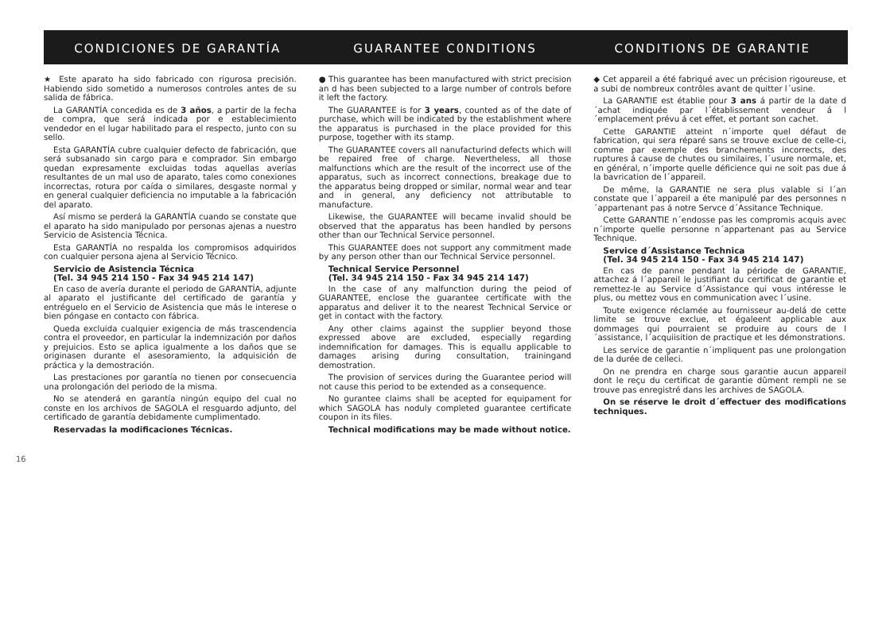CONDICIONES DE GARANTÍA GUARANTEE C0NDITIONS CONDITIONS DE GARANTIE
★ Este aparato ha sido fabricado con rigurosa precisión. Habiendo sido sometido a numerosos controles antes de su salida de fábrica.
La GARANTÍA concedida es de 3 años, a partir de la fecha de compra, que será indicada por e establecimiento vendedor en el lugar habilitado para el respecto, junto con su sello.
Esta GARANTÍA cubre cualquier defecto de fabricación, que será subsanado sin cargo para e comprador. Sin embargo quedan expresamente excluidas todas aquellas averías resultantes de un mal uso de aparato, tales como conexiones incorrectas, rotura por caída o similares, desgaste normal y en general cualquier deficiencia no imputable a la fabricación del aparato.
Así mismo se perderá la GARANTÍA cuando se constate que el aparato ha sido manipulado por personas ajenas a nuestro Servicio de Asistencia Técnica.
Esta GARANTÍA no respalda los compromisos adquiridos con cualquier persona ajena al Servicio Técnico.
Servicio de Asistencia Técnica
(Tel. 34 945 214 150 - Fax 34 945 214 147)
En caso de avería durante el periodo de GARANTÍA, adjunte al aparato el justificante del certificado de garantía y entréguelo en el Servicio de Asistencia que más le interese o bien póngase en contacto con fábrica.
Queda excluida cualquier exigencia de más trascendencia contra el proveedor, en particular la indemnización por daños y prejuicios. Esto se aplica igualmente a los daños que se originasen durante el asesoramiento, la adquisición de práctica y la demostración.
Las prestaciones por garantía no tienen por consecuencia una prolongación del periodo de la misma.
No se atenderá en garantía ningún equipo del cual no conste en los archivos de SAGOLA el resguardo adjunto, del certificado de garantía debidamente cumplimentado.
Reservadas la modificaciones Técnicas.
● This guarantee has been manufactured with strict precision an d has been subjected to a large number of controls before it left the factory.
The GUARANTEE is for 3 years, counted as of the date of purchase, which will be indicated by the establishment where the apparatus is purchased in the place provided for this purpose, together with its stamp.
The GUARANTEE covers all nanufacturind defects which will be repaired free of charge. Nevertheless, all those malfunctions which are the result of the incorrect use of the apparatus, such as incorrect connections, breakage due to the apparatus being dropped or similar, normal wear and tear and in general, any deficiency not attributable to manufacture.
Likewise, the GUARANTEE will became invalid should be observed that the apparatus has been handled by persons other than our Technical Service personnel.
This GUARANTEE does not support any commitment made by any person other than our Technical Service personnel.
Technical Service Personnel
(Tel. 34 945 214 150 - Fax 34 945 214 147)
In the case of any malfunction during the peiod of GUARANTEE, enclose the guarantee certificate with the apparatus and deliver it to the nearest Technical Service or get in contact with the factory.
Any other claims against the supplier beyond those expressed above are excluded, especially regarding indemnification for damages. This is equallu applicable to damages arising during consultation, trainingand demostration.
The provision of services during the Guarantee period will not cause this period to be extended as a consequence.
No gurantee claims shall be acepted for equipament for which SAGOLA has noduly completed guarantee certificate coupon in its files.
Technical modifications may be made without notice.
◆ Cet appareil a été fabriqué avec un précision rigoureuse, et a subi de nombreux contrôles avant de quitter l´usine.
La GARANTIE est établie pour 3 ans á partir de la date d´achat indiquée par l´établissement vendeur á l´emplacement prévu á cet effet, et portant son cachet.
Cette GARANTIE atteint n´importe quel défaut de fabrication, qui sera réparé sans se trouve exclue de celle-ci, comme par exemple des branchements incorrects, des ruptures á cause de chutes ou similaires, l´usure normale, et, en général, n´importe quelle déficience qui ne soit pas due á la bavrication de l´appareil.
De même, la GARANTIE ne sera plus valable si l´an constate que l´appareil a éte manipulé par des personnes n´appartenant pas á notre Servce d´Assitance Technique.
Cette GARANTIE n´endosse pas les compromis acquis avec n´importe quelle personne n´appartenant pas au Service Technique.
Service d´Assistance Technica
(Tel. 34 945 214 150 - Fax 34 945 214 147)
En cas de panne pendant la période de GARANTIE, attachez á l´appareil le justifiant du certificat de garantie et remettez-le au Service d´Assistance qui vous intéresse le plus, ou mettez vous en communication avec l´usine.
Toute exigence réclamée au fournisseur au-delá de cette limite se trouve exclue, et égaleent applicable aux dommages qui pourraient se produire au cours de l´assistance, l´acquiisition de practique et les démonstrations.
Les service de garantie n´impliquent pas une prolongation de la durée de celleci.
On ne prendra en charge sous garantie aucun appareil dont le reçu du certificat de garantie dûment rempli ne se trouve pas enregistré dans les archives de SAGOLA.
On se réserve le droit d´effectuer des modifications techniques.
16